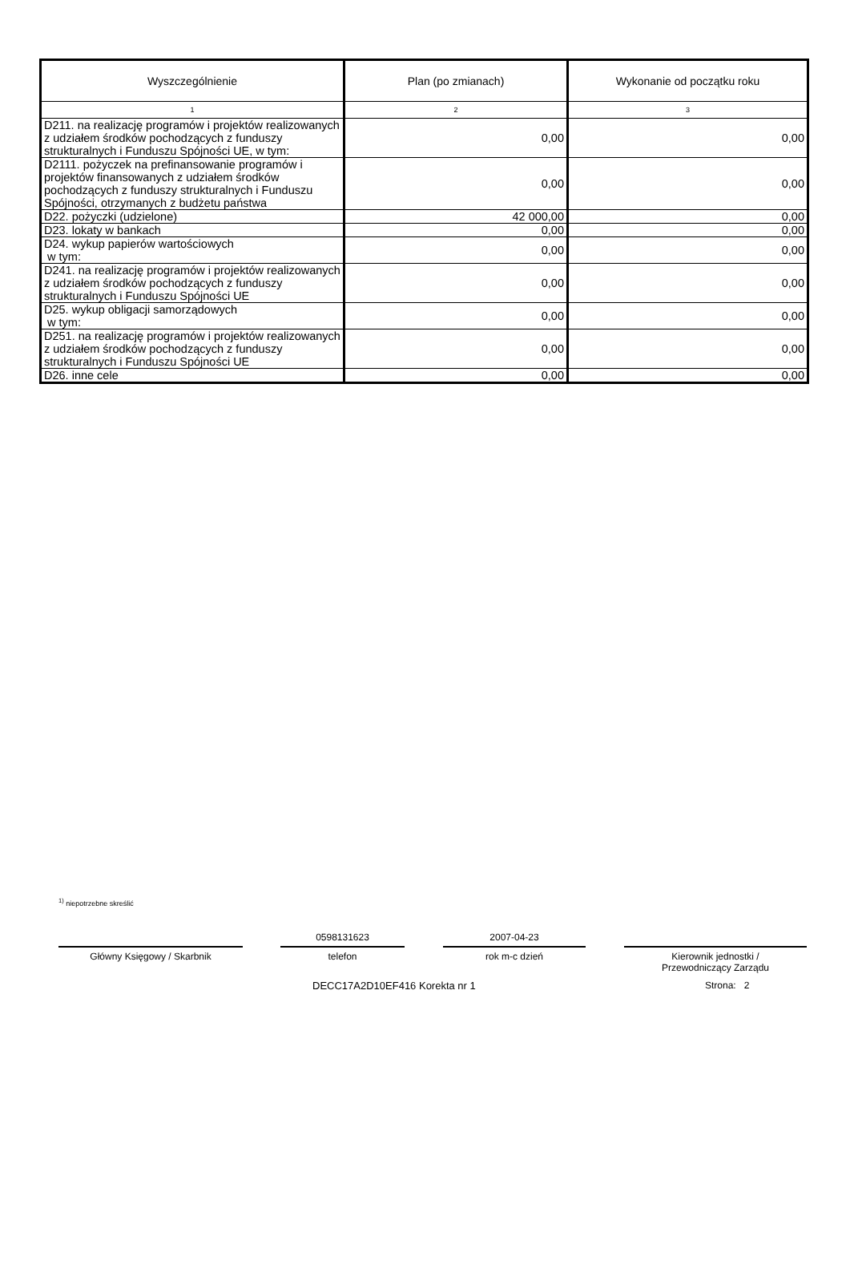| Wyszczególnienie | Plan (po zmianach) | Wykonanie od początku roku |
| --- | --- | --- |
| 1 | 2 | 3 |
| D211. na realizację programów i projektów realizowanych z udziałem środków pochodzących z funduszy strukturalnych i Funduszu Spójności UE, w tym: | 0,00 | 0,00 |
| D2111. pożyczek na prefinansowanie programów i projektów finansowanych z udziałem środków pochodzących z funduszy strukturalnych i Funduszu Spójności, otrzymanych z budżetu państwa | 0,00 | 0,00 |
| D22. pożyczki (udzielone) | 42 000,00 | 0,00 |
| D23. lokaty w bankach | 0,00 | 0,00 |
| D24. wykup papierów wartościowych w tym: | 0,00 | 0,00 |
| D241. na realizację programów i projektów realizowanych z udziałem środków pochodzących z funduszy strukturalnych i Funduszu Spójności UE | 0,00 | 0,00 |
| D25. wykup obligacji samorządowych w tym: | 0,00 | 0,00 |
| D251. na realizację programów i projektów realizowanych z udziałem środków pochodzących z funduszy strukturalnych i Funduszu Spójności UE | 0,00 | 0,00 |
| D26. inne cele | 0,00 | 0,00 |
<sup>1)</sup> niepotrzebne skreślić
Główny Księgowy / Skarbnik
0598131623
telefon
2007-04-23
rok m-c dzień
Kierownik jednostki /
Przewodniczący Zarządu
DECC17A2D10EF416 Korekta nr 1 Strona: 2